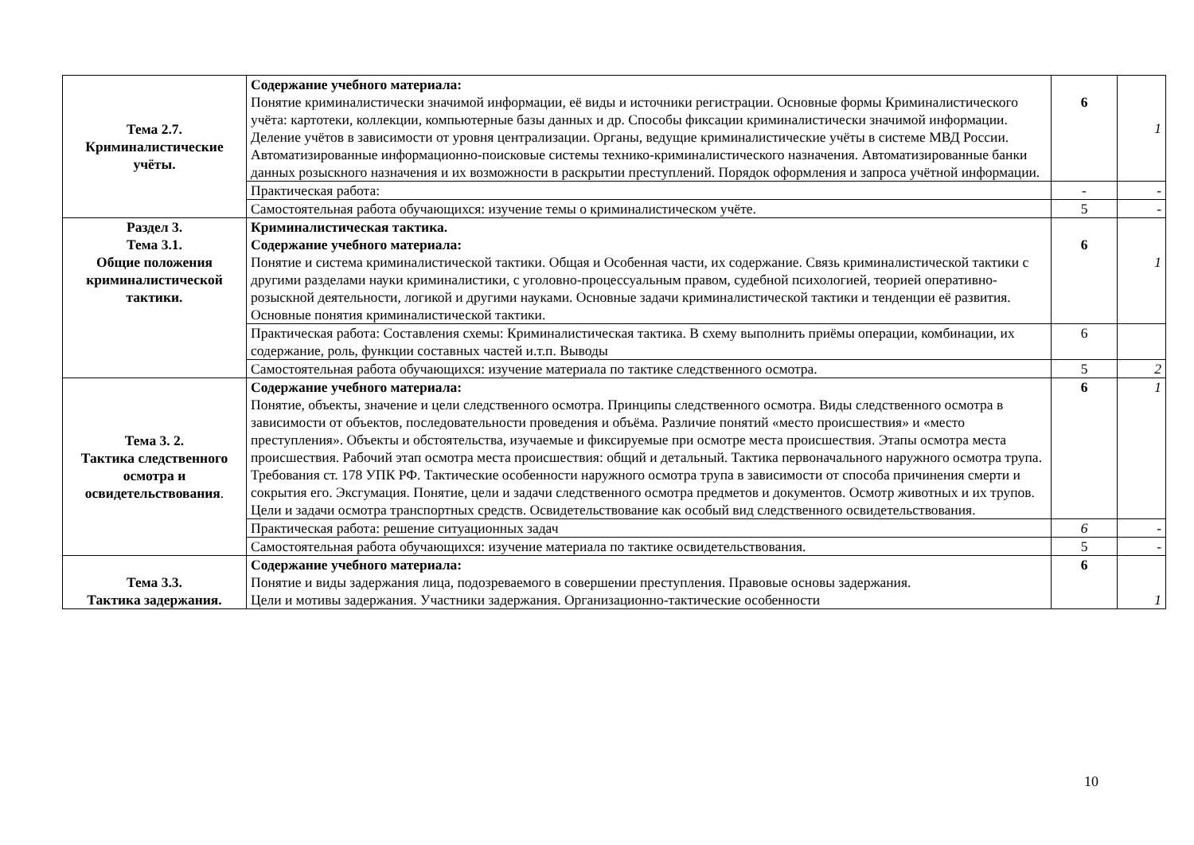| Тема 2.7. Криминалистические учёты. | Содержание учебного материала: Понятие криминалистически значимой информации, её виды и источники регистрации. Основные формы Криминалистического учёта: картотеки, коллекции, компьютерные базы данных и др. Способы фиксации криминалистически значимой информации. Деление учётов в зависимости от уровня централизации. Органы, ведущие криминалистические учёты в системе МВД России. Автоматизированные информационно-поисковые системы технико-криминалистического назначения. Автоматизированные банки данных розыскного назначения и их возможности в раскрытии преступлений. Порядок оформления и запроса учётной информации. | 6 | 1 |
| | Практическая работа: | - | - |
| | Самостоятельная работа обучающихся: изучение темы о криминалистическом учёте. | 5 | - |
| Раздел 3. Тема 3.1. Общие положения криминалистической тактики. | Криминалистическая тактика. Содержание учебного материала: Понятие и система криминалистической тактики. Общая и Особенная части, их содержание. Связь криминалистической тактики с другими разделами науки криминалистики, с уголовно-процессуальным правом, судебной психологией, теорией оперативно-розыскной деятельности, логикой и другими науками. Основные задачи криминалистической тактики и тенденции её развития. Основные понятия криминалистической тактики. | 6 | 1 |
| | Практическая работа: Составления схемы: Криминалистическая тактика. В схему выполнить приёмы операции, комбинации, их содержание, роль, функции составных частей и.т.п. Выводы | 6 | |
| | Самостоятельная работа обучающихся: изучение материала по тактике следственного осмотра. | 5 | 2 |
| Тема 3. 2. Тактика следственного осмотра и освидетельствования . | Содержание учебного материала: Понятие, объекты, значение и цели следственного осмотра. Принципы следственного осмотра. Виды следственного осмотра в зависимости от объектов, последовательности проведения и объёма. Различие понятий «место происшествия» и «место преступления». Объекты и обстоятельства, изучаемые и фиксируемые при осмотре места происшествия. Этапы осмотра места происшествия. Рабочий этап осмотра места происшествия: общий и детальный. Тактика первоначального наружного осмотра трупа. Требования ст. 178 УПК РФ. Тактические особенности наружного осмотра трупа в зависимости от способа причинения смерти и сокрытия его. Эксгумация. Понятие, цели и задачи следственного осмотра предметов и документов. Осмотр животных и их трупов. Цели и задачи осмотра транспортных средств. Освидетельствование как особый вид следственного освидетельствования. | 6 | 1 |
| | Практическая работа: решение ситуационных задач | 6 | - |
| | Самостоятельная работа обучающихся: изучение материала по тактике освидетельствования. | 5 | - |
| Тема 3.3. Тактика задержания. | Содержание учебного материала: Понятие и виды задержания лица, подозреваемого в совершении преступления. Правовые основы задержания. Цели и мотивы задержания. Участники задержания. Организационно-тактические особенности | 6 | 1 |
10